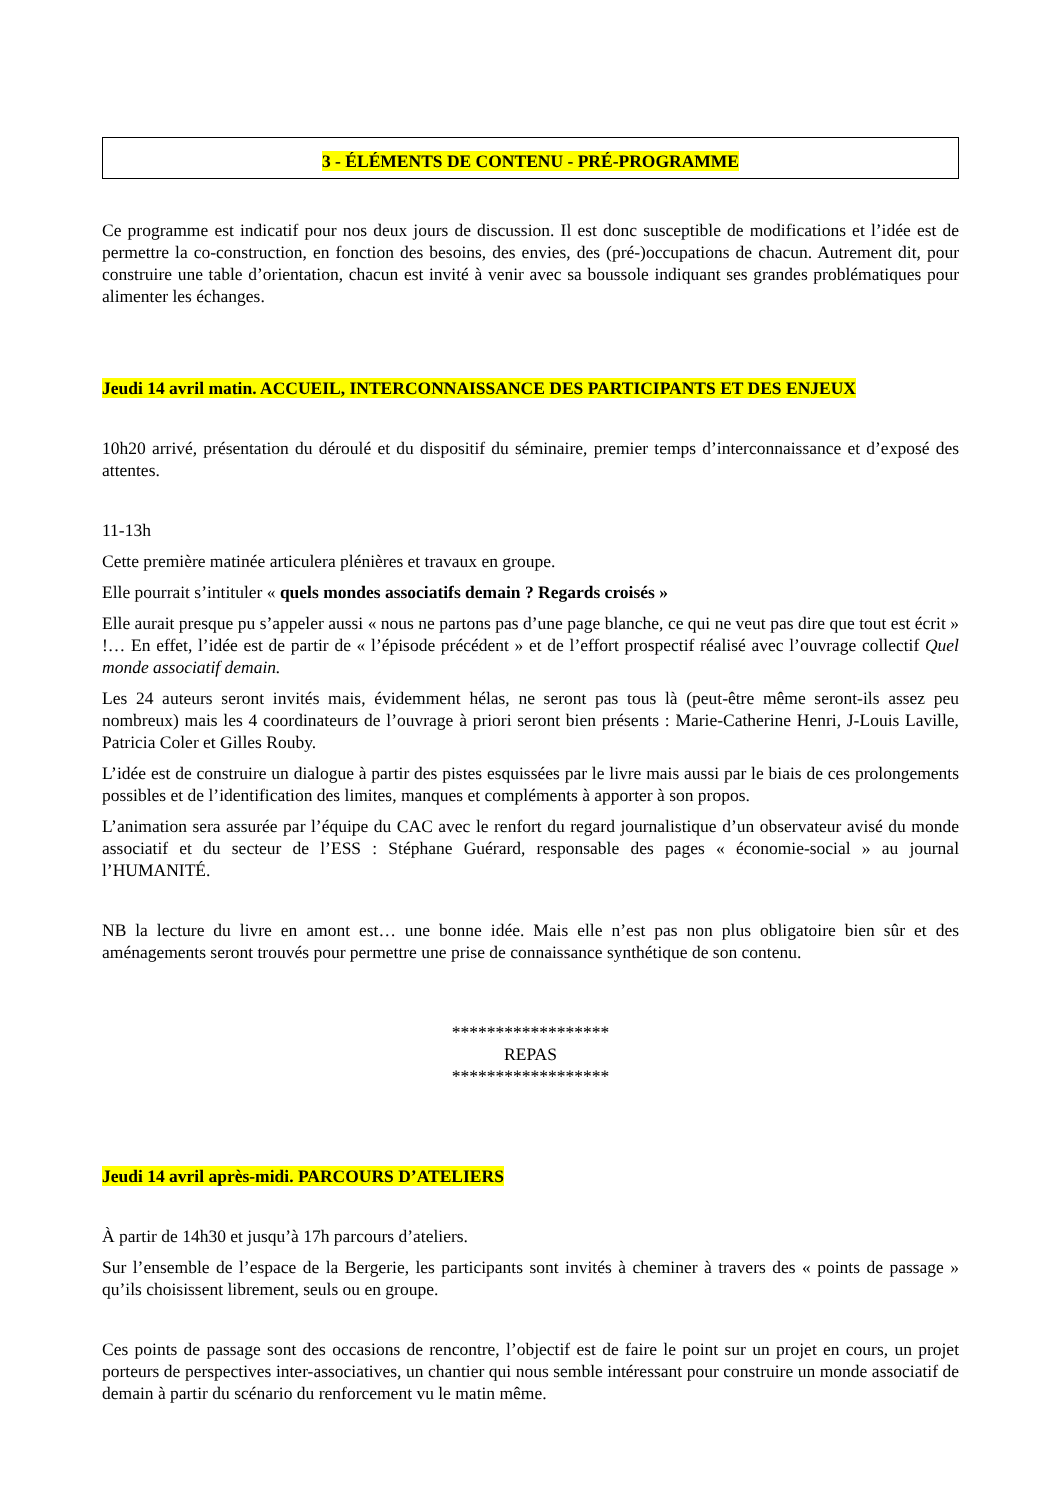3 - ÉLÉMENTS DE CONTENU - PRÉ-PROGRAMME
Ce programme est indicatif pour nos deux jours de discussion. Il est donc susceptible de modifications et l’idée est de permettre la co-construction, en fonction des besoins, des envies, des (pré-)occupations de chacun. Autrement dit, pour construire une table d’orientation, chacun est invité à venir avec sa boussole indiquant ses grandes problématiques pour alimenter les échanges.
Jeudi 14 avril matin. ACCUEIL, INTERCONNAISSANCE DES PARTICIPANTS ET DES ENJEUX
10h20 arrivé, présentation du déroulé et du dispositif du séminaire, premier temps d’interconnaissance et d’exposé des attentes.
11-13h
Cette première matinée articulera plénières et travaux en groupe.
Elle pourrait s’intituler « quels mondes associatifs demain ? Regards croisés »
Elle aurait presque pu s’appeler aussi « nous ne partons pas d’une page blanche, ce qui ne veut pas dire que tout est écrit » !… En effet, l’idée est de partir de « l’épisode précédent » et de l’effort prospectif réalisé avec l’ouvrage collectif Quel monde associatif demain.
Les 24 auteurs seront invités mais, évidemment hélas, ne seront pas tous là (peut-être même seront-ils assez peu nombreux) mais les 4 coordinateurs de l’ouvrage à priori seront bien présents : Marie-Catherine Henri, J-Louis Laville, Patricia Coler et Gilles Rouby.
L’idée est de construire un dialogue à partir des pistes esquissées par le livre mais aussi par le biais de ces prolongements possibles et de l’identification des limites, manques et compléments à apporter à son propos.
L’animation sera assurée par l’équipe du CAC avec le renfort du regard journalistique d’un observateur avisé du monde associatif et du secteur de l’ESS : Stéphane Guérard, responsable des pages « économie-social » au journal l’HUMANITÉ.
NB la lecture du livre en amont est… une bonne idée. Mais elle n’est pas non plus obligatoire bien sûr et des aménagements seront trouvés pour permettre une prise de connaissance synthétique de son contenu.
******************
REPAS
******************
Jeudi 14 avril après-midi. PARCOURS D’ATELIERS
À partir de 14h30 et jusqu’à 17h parcours d’ateliers.
Sur l’ensemble de l’espace de la Bergerie, les participants sont invités à cheminer à travers des « points de passage » qu’ils choisissent librement, seuls ou en groupe.
Ces points de passage sont des occasions de rencontre, l’objectif est de faire le point sur un projet en cours, un projet porteurs de perspectives inter-associatives, un chantier qui nous semble intéressant pour construire un monde associatif de demain à partir du scénario du renforcement vu le matin même.